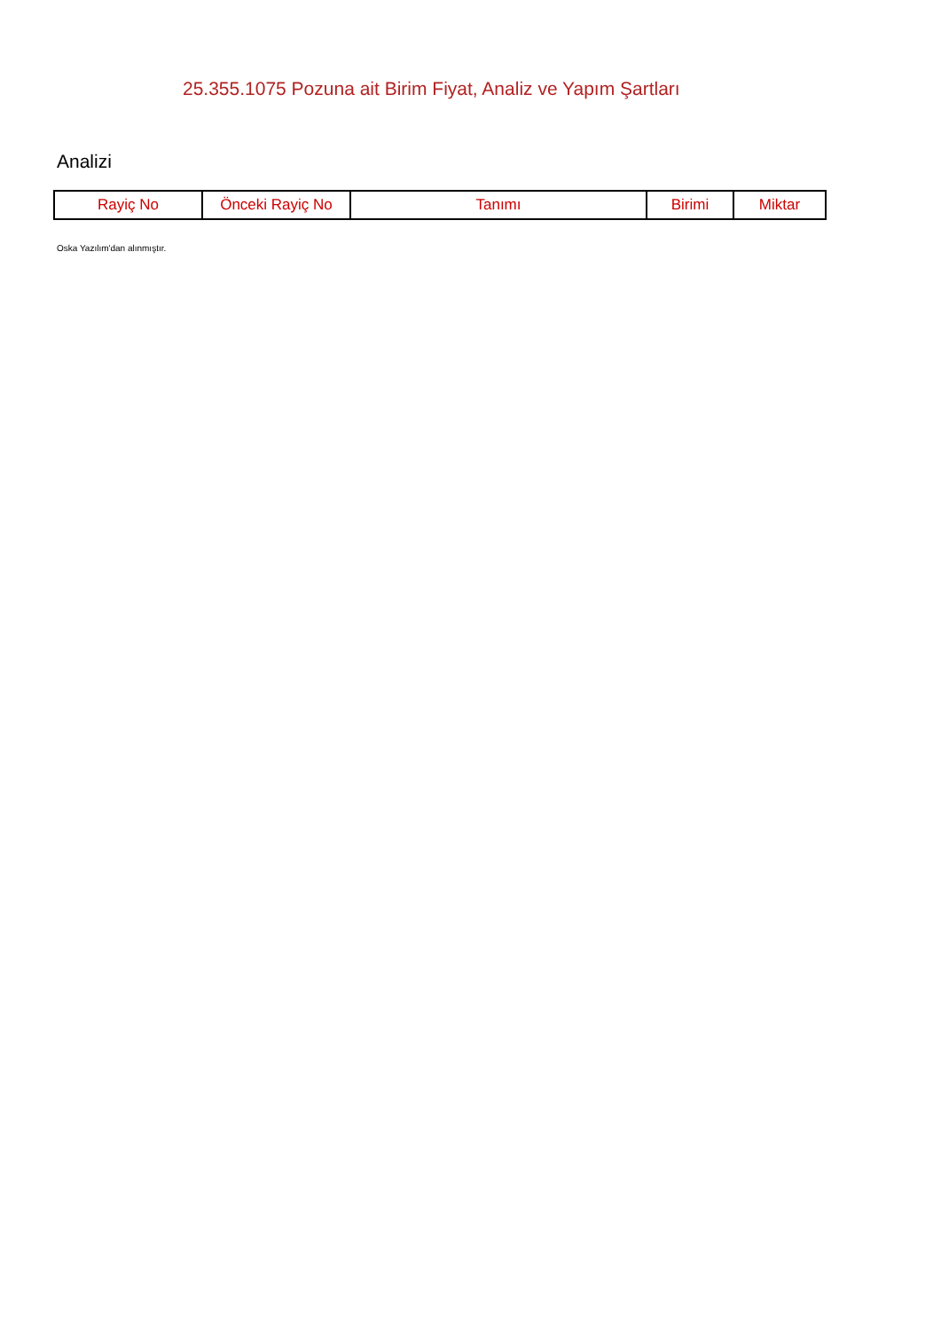25.355.1075 Pozuna ait Birim Fiyat, Analiz ve Yapım Şartları
Analizi
| Rayiç No | Önceki Rayiç No | Tanımı | Birimi | Miktar |
| --- | --- | --- | --- | --- |
Oska Yazılım'dan alınmıştır.